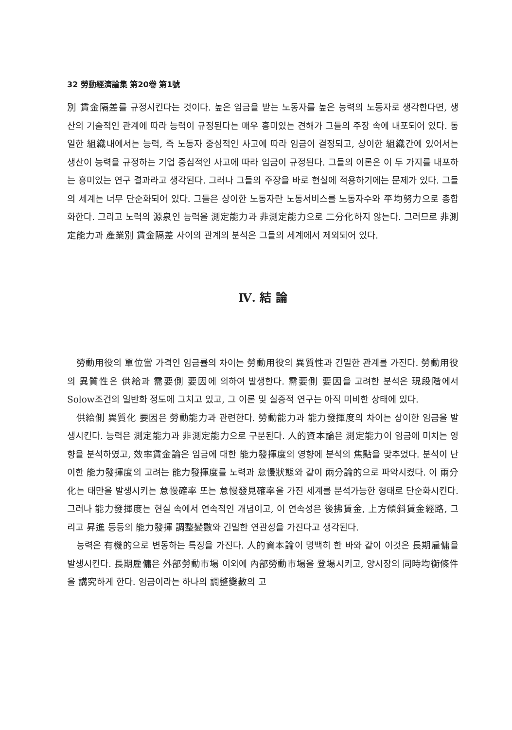32 勞動經濟論集 第20卷 第1號
別 賃金隔差를 규정시킨다는 것이다. 높은 임금을 받는 노동자를 높은 능력의 노동자로 생각한다면, 생산의 기술적인 관계에 따라 능력이 규정된다는 매우 흥미있는 견해가 그들의 주장 속에 내포되어 있다. 동일한 組織내에서는 능력, 즉 노동자 중심적인 사고에 따라 임금이 결정되고, 상이한 組織간에 있어서는 생산이 능력을 규정하는 기업 중심적인 사고에 따라 임금이 규정된다. 그들의 이론은 이 두 가지를 내포하는 흥미있는 연구 결과라고 생각된다. 그러나 그들의 주장을 바로 현실에 적용하기에는 문제가 있다. 그들의 세계는 너무 단순화되어 있다. 그들은 상이한 노동자란 노동서비스를 노동자수와 平均努力으로 총합화한다. 그리고 노력의 源泉인 능력을 測定能力과 非測定能力으로 二分化하지 않는다. 그러므로 非測定能力과 產業別 賃金隔差 사이의 관계의 분석은 그들의 세계에서 제외되어 있다.
Ⅳ. 結 論
勞動用役의 單位當 가격인 임금률의 차이는 勞動用役의 異質性과 긴밀한 관계를 가진다. 勞動用役의 異質性은 供給과 需要側 要因에 의하여 발생한다. 需要側 要因을 고려한 분석은 現段階에서 Solow조건의 일반화 정도에 그치고 있고, 그 이론 및 실증적 연구는 아직 미비한 상태에 있다.
供給側 異質化 要因은 勞動能力과 관련한다. 勞動能力과 能力發揮度의 차이는 상이한 임금을 발생시킨다. 능력은 測定能力과 非測定能力으로 구분된다. 人的資本論은 測定能力이 임금에 미치는 영향을 분석하였고, 效率賃金論은 임금에 대한 能力發揮度의 영향에 분석의 焦點을 맞추었다. 분석이 난이한 能力發揮度의 고려는 能力發揮度를 노력과 怠慢狀態와 같이 兩分論的으로 파악시켰다. 이 兩分化는 태만을 발생시키는 怠慢確率 또는 怠慢發見確率을 가진 세계를 분석가능한 형태로 단순화시킨다. 그러나 能力發揮度는 현실 속에서 연속적인 개념이고, 이 연속성은 後拂賃金, 上方傾斜賃金經路, 그리고 昇進 등등의 能力發揮 調整變數와 긴밀한 연관성을 가진다고 생각된다.
능력은 有機的으로 변동하는 특징을 가진다. 人的資本論이 명백히 한 바와 같이 이것은 長期雇傭을 발생시킨다. 長期雇傭은 外部勞動市場 이외에 內部勞動市場을 登場시키고, 양시장의 同時均衡條件을 講究하게 한다. 임금이라는 하나의 調整變數의 고